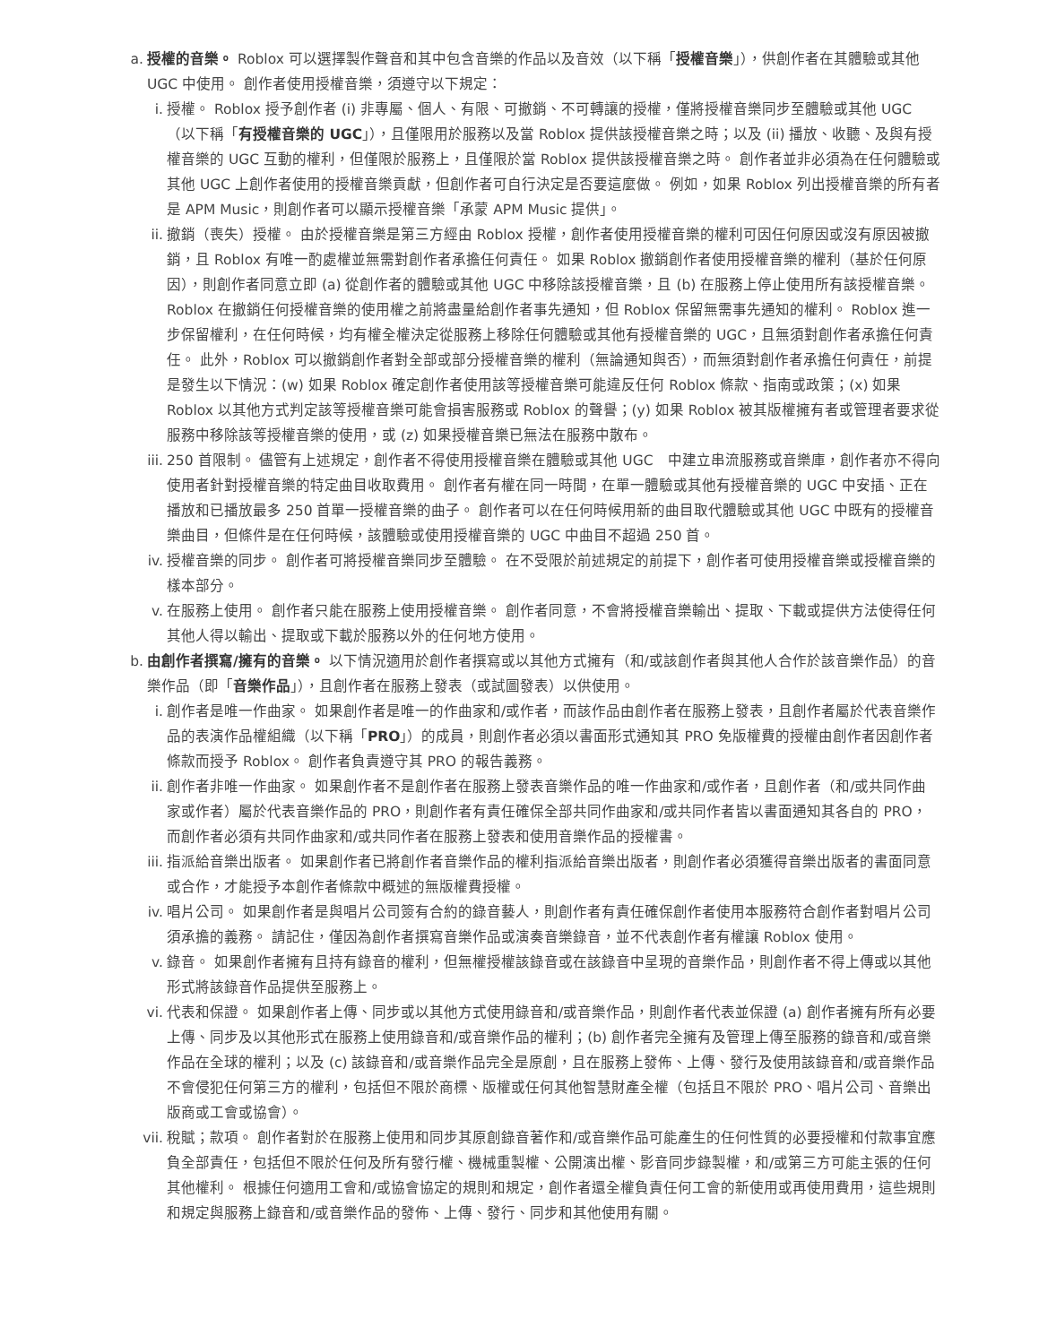a. 授權的音樂。 Roblox 可以選擇製作聲音和其中包含音樂的作品以及音效（以下稱「授權音樂」），供創作者在其體驗或其他 UGC 中使用。 創作者使用授權音樂，須遵守以下規定：
i. 授權。 Roblox 授予創作者 (i) 非專屬、個人、有限、可撤銷、不可轉讓的授權，僅將授權音樂同步至體驗或其他 UGC（以下稱「有授權音樂的 UGC」），且僅限用於服務以及當 Roblox 提供該授權音樂之時；以及 (ii) 播放、收聽、及與有授權音樂的 UGC 互動的權利，但僅限於服務上，且僅限於當 Roblox 提供該授權音樂之時。 創作者並非必須為在任何體驗或其他 UGC 上創作者使用的授權音樂貢獻，但創作者可自行決定是否要這麼做。 例如，如果 Roblox 列出授權音樂的所有者是 APM Music，則創作者可以顯示授權音樂「承蒙 APM Music 提供」。
ii.
撤銷（喪失）授權。 由於授權音樂是第三方經由 Roblox 授權，創作者使用授權音樂的權利可因任何原因或沒有原因被撤銷，且 Roblox 有唯一酌處權並無需對創作者承擔任何責任。 如果 Roblox 撤銷創作者使用授權音樂的權利（基於任何原因），則創作者同意立即 (a) 從創作者的體驗或其他 UGC 中移除該授權音樂，且 (b) 在服務上停止使用所有該授權音樂。 Roblox 在撤銷任何授權音樂的使用權之前將盡量給創作者事先通知，但 Roblox 保留無需事先通知的權利。 Roblox 進一步保留權利，在任何時候，均有權全權決定從服務上移除任何體驗或其他有授權音樂的 UGC，且無須對創作者承擔任何責任。 此外，Roblox 可以撤銷創作者對全部或部分授權音樂的權利（無論通知與否），而無須對創作者承擔任何責任，前提是發生以下情況：(w) 如果 Roblox 確定創作者使用該等授權音樂可能違反任何 Roblox 條款、指南或政策；(x) 如果 Roblox 以其他方式判定該等授權音樂可能會損害服務或 Roblox 的聲譽；(y) 如果 Roblox 被其版權擁有者或管理者要求從服務中移除該等授權音樂的使用，或 (z) 如果授權音樂已無法在服務中散布。
iii.
250 首限制。 儘管有上述規定，創作者不得使用授權音樂在體驗或其他 UGC　中建立串流服務或音樂庫，創作者亦不得向使用者針對授權音樂的特定曲目收取費用。 創作者有權在同一時間，在單一體驗或其他有授權音樂的 UGC 中安插、正在播放和已播放最多 250 首單一授權音樂的曲子。 創作者可以在任何時候用新的曲目取代體驗或其他 UGC 中既有的授權音樂曲目，但條件是在任何時候，該體驗或使用授權音樂的 UGC 中曲目不超過 250 首。
iv.
授權音樂的同步。 創作者可將授權音樂同步至體驗。 在不受限於前述規定的前提下，創作者可使用授權音樂或授權音樂的樣本部分。
v. 在服務上使用。 創作者只能在服務上使用授權音樂。 創作者同意，不會將授權音樂輸出、提取、下載或提供方法使得任何其他人得以輸出、提取或下載於服務以外的任何地方使用。
b. 由創作者撰寫/擁有的音樂。 以下情況適用於創作者撰寫或以其他方式擁有（和/或該創作者與其他人合作於該音樂作品）的音樂作品（即「音樂作品」），且創作者在服務上發表（或試圖發表）以供使用。
i. 創作者是唯一作曲家。 如果創作者是唯一的作曲家和/或作者，而該作品由創作者在服務上發表，且創作者屬於代表音樂作品的表演作品權組織（以下稱「PRO」）的成員，則創作者必須以書面形式通知其 PRO 免版權費的授權由創作者因創作者條款而授予 Roblox。 創作者負責遵守其 PRO 的報告義務。
ii.
創作者非唯一作曲家。 如果創作者不是創作者在服務上發表音樂作品的唯一作曲家和/或作者，且創作者（和/或共同作曲家或作者）屬於代表音樂作品的 PRO，則創作者有責任確保全部共同作曲家和/或共同作者皆以書面通知其各自的 PRO，而創作者必須有共同作曲家和/或共同作者在服務上發表和使用音樂作品的授權書。
iii.
指派給音樂出版者。 如果創作者已將創作者音樂作品的權利指派給音樂出版者，則創作者必須獲得音樂出版者的書面同意或合作，才能授予本創作者條款中概述的無版權費授權。
iv.
唱片公司。 如果創作者是與唱片公司簽有合約的錄音藝人，則創作者有責任確保創作者使用本服務符合創作者對唱片公司須承擔的義務。 請記住，僅因為創作者撰寫音樂作品或演奏音樂錄音，並不代表創作者有權讓 Roblox 使用。
v. 錄音。 如果創作者擁有且持有錄音的權利，但無權授權該錄音或在該錄音中呈現的音樂作品，則創作者不得上傳或以其他形式將該錄音作品提供至服務上。
vi.
代表和保證。 如果創作者上傳、同步或以其他方式使用錄音和/或音樂作品，則創作者代表並保證 (a) 創作者擁有所有必要上傳、同步及以其他形式在服務上使用錄音和/或音樂作品的權利；(b) 創作者完全擁有及管理上傳至服務的錄音和/或音樂作品在全球的權利；以及 (c) 該錄音和/或音樂作品完全是原創，且在服務上發佈、上傳、發行及使用該錄音和/或音樂作品不會侵犯任何第三方的權利，包括但不限於商標、版權或任何其他智慧財產全權（包括且不限於 PRO、唱片公司、音樂出版商或工會或協會）。
vii.
稅賦；款項。 創作者對於在服務上使用和同步其原創錄音著作和/或音樂作品可能產生的任何性質的必要授權和付款事宜應負全部責任，包括但不限於任何及所有發行權、機械重製權、公開演出權、影音同步錄製權，和/或第三方可能主張的任何其他權利。 根據任何適用工會和/或協會協定的規則和規定，創作者還全權負責任何工會的新使用或再使用費用，這些規則和規定與服務上錄音和/或音樂作品的發佈、上傳、發行、同步和其他使用有關。